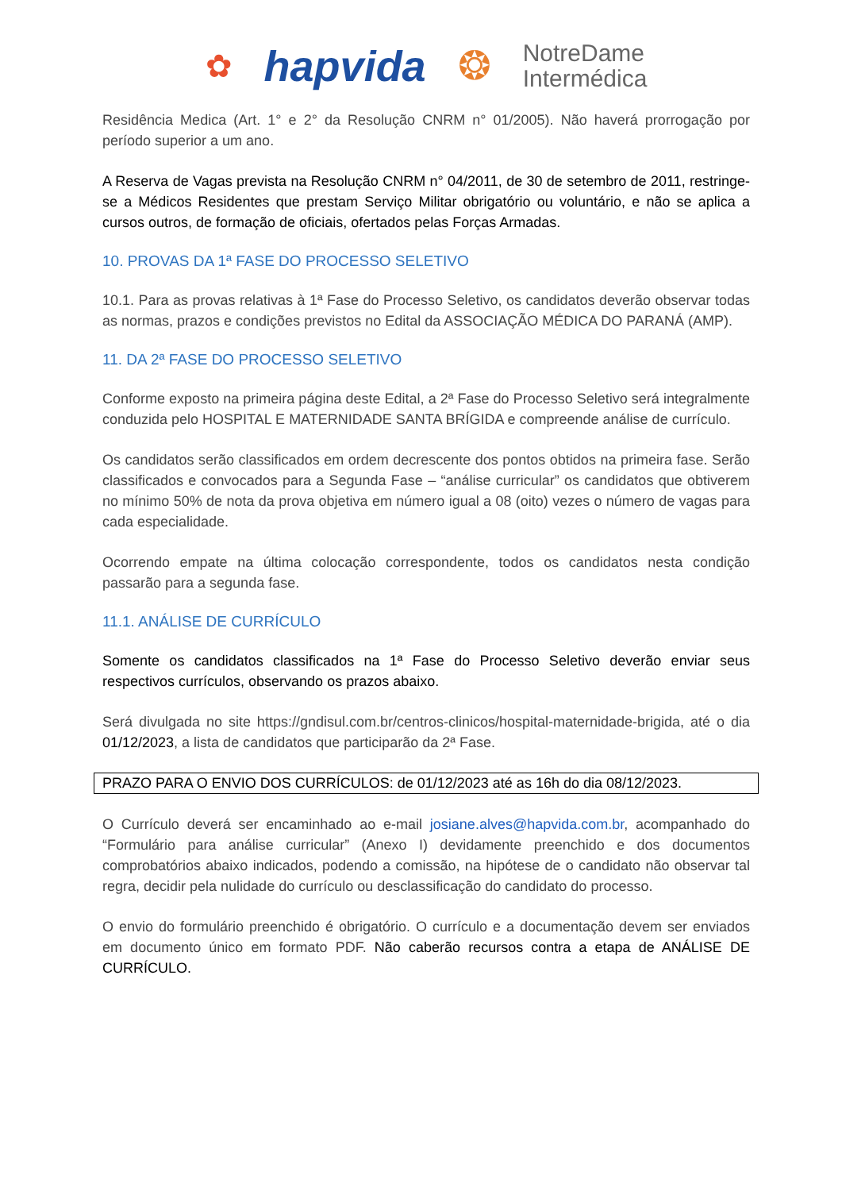✿ hapvida ❂ NotreDame
Intermédica
Residência Medica (Art. 1° e 2° da Resolução CNRM n° 01/2005). Não haverá prorrogação por período superior a um ano.
A Reserva de Vagas prevista na Resolução CNRM n° 04/2011, de 30 de setembro de 2011, restringe-se a Médicos Residentes que prestam Serviço Militar obrigatório ou voluntário, e não se aplica a cursos outros, de formação de oficiais, ofertados pelas Forças Armadas.
10. PROVAS DA 1ª FASE DO PROCESSO SELETIVO
10.1. Para as provas relativas à 1ª Fase do Processo Seletivo, os candidatos deverão observar todas as normas, prazos e condições previstos no Edital da ASSOCIAÇÃO MÉDICA DO PARANÁ (AMP).
11. DA 2ª FASE DO PROCESSO SELETIVO
Conforme exposto na primeira página deste Edital, a 2ª Fase do Processo Seletivo será integralmente conduzida pelo HOSPITAL E MATERNIDADE SANTA BRÍGIDA e compreende análise de currículo.
Os candidatos serão classificados em ordem decrescente dos pontos obtidos na primeira fase. Serão classificados e convocados para a Segunda Fase – “análise curricular” os candidatos que obtiverem no mínimo 50% de nota da prova objetiva em número igual a 08 (oito) vezes o número de vagas para cada especialidade.
Ocorrendo empate na última colocação correspondente, todos os candidatos nesta condição passarão para a segunda fase.
11.1. ANÁLISE DE CURRÍCULO
Somente os candidatos classificados na 1ª Fase do Processo Seletivo deverão enviar seus respectivos currículos, observando os prazos abaixo.
Será divulgada no site https://gndisul.com.br/centros-clinicos/hospital-maternidade-brigida, até o dia 01/12/2023, a lista de candidatos que participarão da 2ª Fase.
PRAZO PARA O ENVIO DOS CURRÍCULOS: de 01/12/2023 até as 16h do dia 08/12/2023.
O Currículo deverá ser encaminhado ao e-mail josiane.alves@hapvida.com.br, acompanhado do “Formulário para análise curricular” (Anexo I) devidamente preenchido e dos documentos comprobatórios abaixo indicados, podendo a comissão, na hipótese de o candidato não observar tal regra, decidir pela nulidade do currículo ou desclassificação do candidato do processo.
O envio do formulário preenchido é obrigatório. O currículo e a documentação devem ser enviados em documento único em formato PDF. Não caberão recursos contra a etapa de ANÁLISE DE CURRÍCULO.